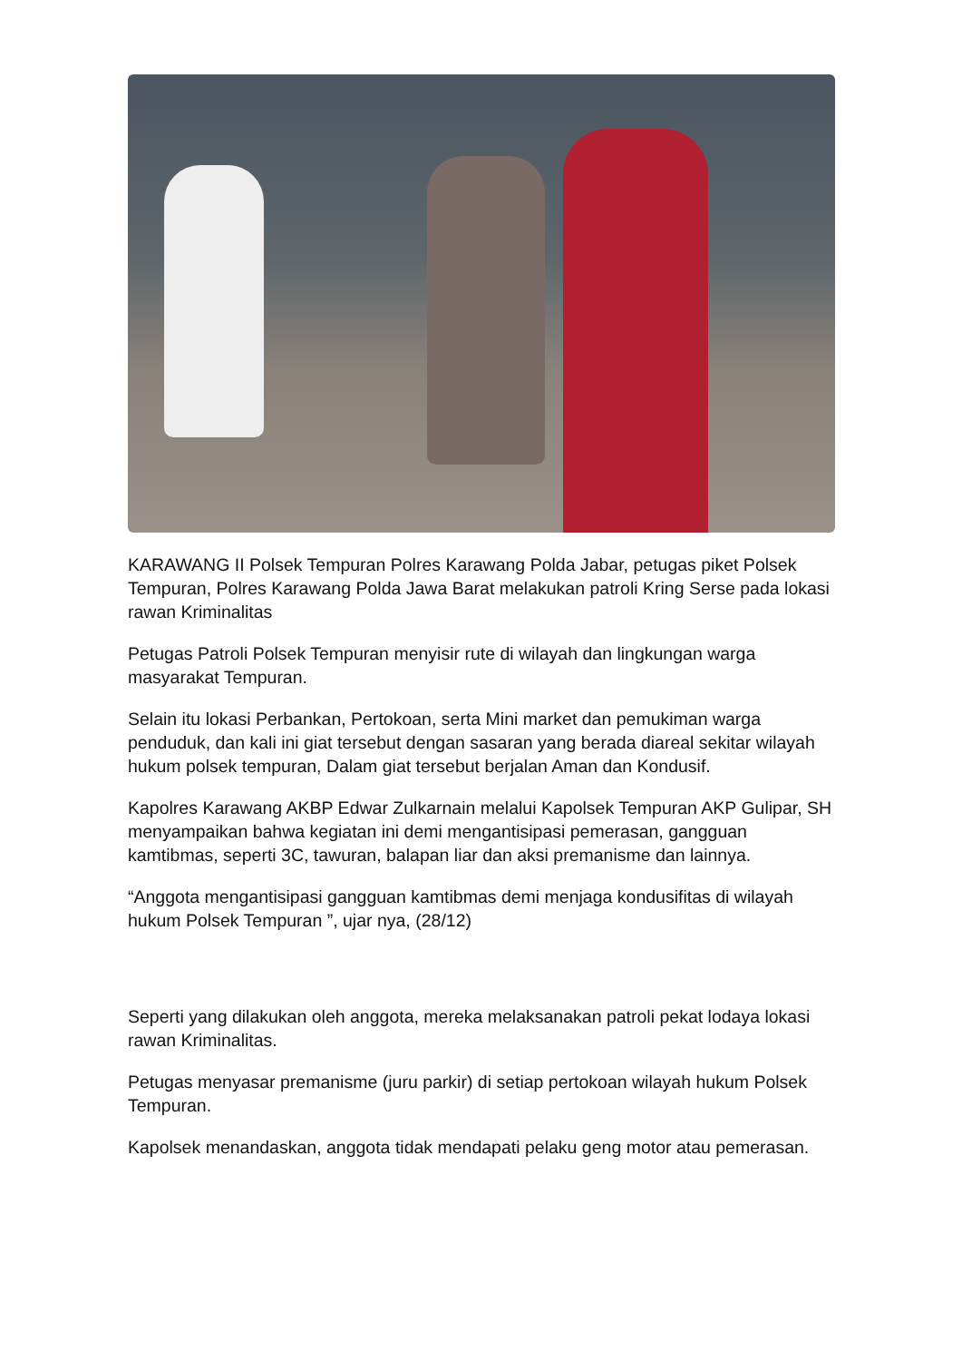KARAWANG II Polsek Tempuran Polres Karawang Polda Jabar, petugas piket Polsek Tempuran, Polres Karawang Polda Jawa Barat melakukan patroli Kring Serse pada lokasi rawan Kriminalitas
Petugas Patroli Polsek Tempuran menyisir rute di wilayah dan lingkungan warga masyarakat Tempuran.
Selain itu lokasi Perbankan, Pertokoan, serta Mini market dan pemukiman warga penduduk, dan kali ini giat tersebut dengan sasaran yang berada diareal sekitar wilayah hukum polsek tempuran, Dalam giat tersebut berjalan Aman dan Kondusif.
Kapolres Karawang AKBP Edwar Zulkarnain melalui Kapolsek Tempuran AKP Gulipar, SH menyampaikan bahwa kegiatan ini demi mengantisipasi pemerasan, gangguan kamtibmas, seperti 3C, tawuran, balapan liar dan aksi premanisme dan lainnya.
“Anggota mengantisipasi gangguan kamtibmas demi menjaga kondusifitas di wilayah hukum Polsek Tempuran ”, ujar nya, (28/12)
Seperti yang dilakukan oleh anggota, mereka melaksanakan patroli pekat lodaya lokasi rawan Kriminalitas.
Petugas menyasar premanisme (juru parkir) di setiap pertokoan wilayah hukum Polsek Tempuran.
Kapolsek menandaskan, anggota tidak mendapati pelaku geng motor atau pemerasan.